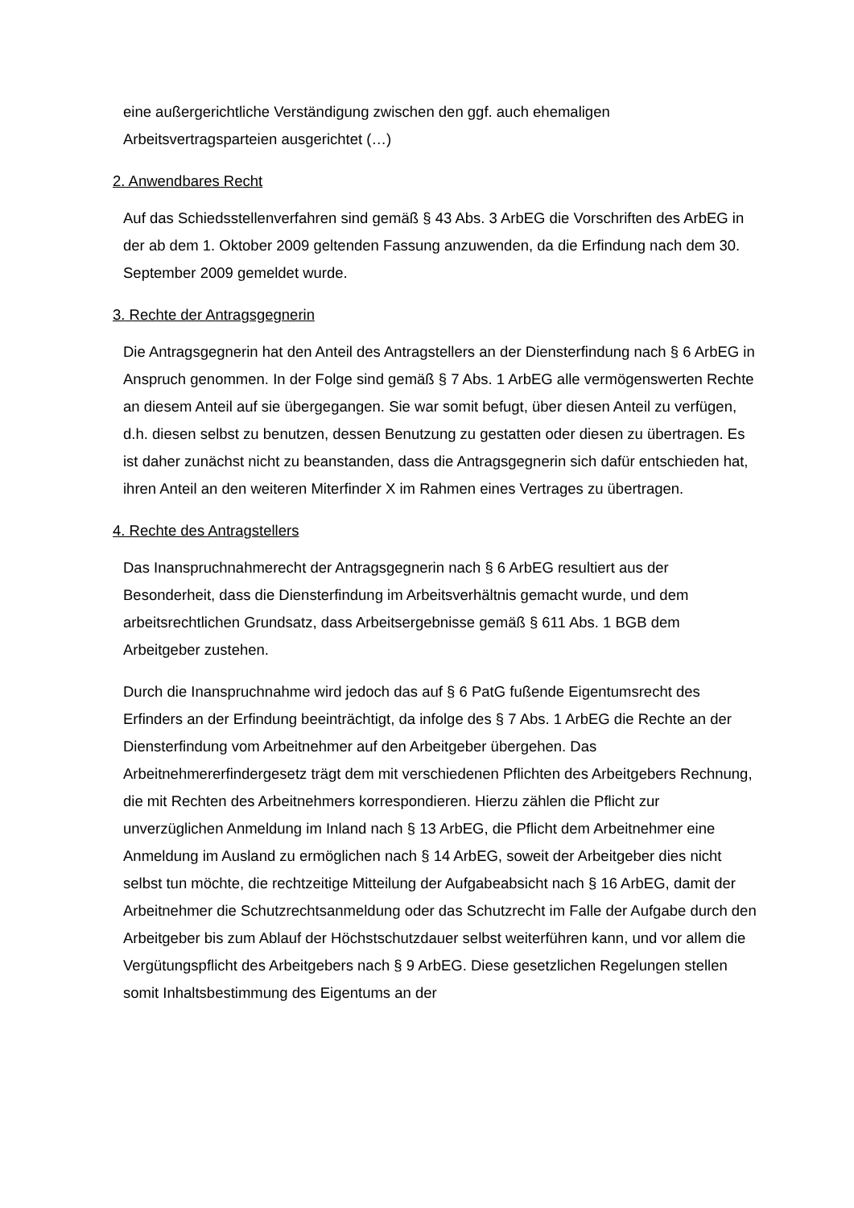eine außergerichtliche Verständigung zwischen den ggf. auch ehemaligen Arbeitsvertragsparteien ausgerichtet (…)
2. Anwendbares Recht
Auf das Schiedsstellenverfahren sind gemäß § 43 Abs. 3 ArbEG die Vorschriften des ArbEG in der ab dem 1. Oktober 2009 geltenden Fassung anzuwenden, da die Erfindung nach dem 30. September 2009 gemeldet wurde.
3. Rechte der Antragsgegnerin
Die Antragsgegnerin hat den Anteil des Antragstellers an der Diensterfindung nach § 6 ArbEG in Anspruch genommen. In der Folge sind gemäß § 7 Abs. 1 ArbEG alle vermögenswerten Rechte an diesem Anteil auf sie übergegangen. Sie war somit befugt, über diesen Anteil zu verfügen, d.h. diesen selbst zu benutzen, dessen Benutzung zu gestatten oder diesen zu übertragen. Es ist daher zunächst nicht zu beanstanden, dass die Antragsgegnerin sich dafür entschieden hat, ihren Anteil an den weiteren Miterfinder X im Rahmen eines Vertrages zu übertragen.
4. Rechte des Antragstellers
Das Inanspruchnahmerecht der Antragsgegnerin nach § 6 ArbEG resultiert aus der Besonderheit, dass die Diensterfindung im Arbeitsverhältnis gemacht wurde, und dem arbeitsrechtlichen Grundsatz, dass Arbeitsergebnisse gemäß § 611 Abs. 1 BGB dem Arbeitgeber zustehen.
Durch die Inanspruchnahme wird jedoch das auf § 6 PatG fußende Eigentumsrecht des Erfinders an der Erfindung beeinträchtigt, da infolge des § 7 Abs. 1 ArbEG die Rechte an der Diensterfindung vom Arbeitnehmer auf den Arbeitgeber übergehen. Das Arbeitnehmererfindergesetz trägt dem mit verschiedenen Pflichten des Arbeitgebers Rechnung, die mit Rechten des Arbeitnehmers korrespondieren. Hierzu zählen die Pflicht zur unverzüglichen Anmeldung im Inland nach § 13 ArbEG, die Pflicht dem Arbeitnehmer eine Anmeldung im Ausland zu ermöglichen nach § 14 ArbEG, soweit der Arbeitgeber dies nicht selbst tun möchte, die rechtzeitige Mitteilung der Aufgabeabsicht nach § 16 ArbEG, damit der Arbeitnehmer die Schutzrechtsanmeldung oder das Schutzrecht im Falle der Aufgabe durch den Arbeitgeber bis zum Ablauf der Höchstschutzdauer selbst weiterführen kann, und vor allem die Vergütungspflicht des Arbeitgebers nach § 9 ArbEG. Diese gesetzlichen Regelungen stellen somit Inhaltsbestimmung des Eigentums an der